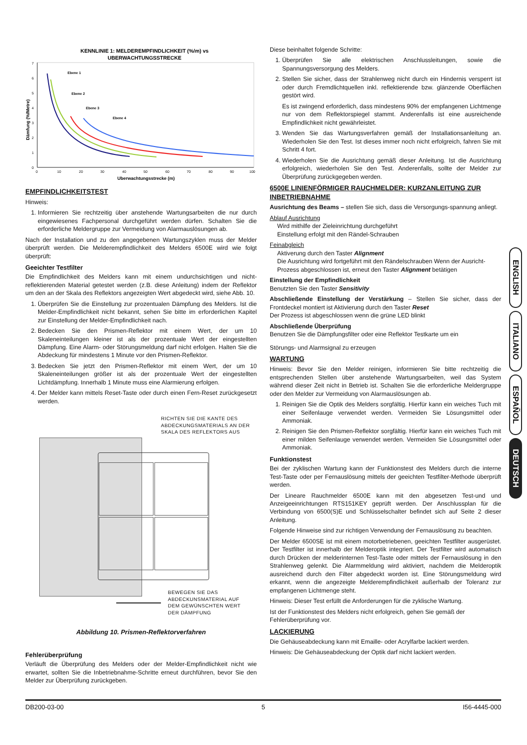KENNLINIE 1: MELDEREMPFINDLICHKEIT (%/m) vs
UBERWACHTUNGSSTRECKE
0
1
2
3
4
5
6
7
0
10
20
30
40
50
60
70
80
90
100
Ebene 1
Ebene 2
Ebene 3
Ebene 4
Uberwachtungsstrecke (m)
Dämfung (%/Metre)
EMPFINDLICHKEITSTEST
Hinweis:
1. Informieren Sie rechtzeitig über anstehende Wartungsarbeiten die nur durch eingewiesenes Fachpersonal durchgeführt werden dürfen. Schalten Sie die erforderliche Meldergruppe zur Vermeidung von Alarmauslösungen ab.
Nach der Installation und zu den angegebenen Wartungszyklen muss der Melder überprüft werden. Die Melderempfindlichkeit des Melders 6500E wird wie folgt überprüft:
Geeichter Testfilter
Die Empfindlichkeit des Melders kann mit einem undurchsichtigen und nicht-reflektierenden Material getestet werden (z.B. diese Anleitung) indem der Reflektor um den an der Skala des Reflektors angezeigten Wert abgedeckt wird, siehe Abb. 10.
1. Überprüfen Sie die Einstellung zur prozentualen Dämpfung des Melders. Ist die Melder-Empfindlichkeit nicht bekannt, sehen Sie bitte im erforderlichen Kapitel zur Einstellung der Melder-Empfindlichkeit nach.
2. Bedecken Sie den Prismen-Reflektor mit einem Wert, der um 10 Skaleneinteilungen kleiner ist als der prozentuale Wert der eingestellten Dämpfung. Eine Alarm- oder Störungsmeldung darf nicht erfolgen. Halten Sie die Abdeckung für mindestens 1 Minute vor den Prismen-Reflektor.
3. Bedecken Sie jetzt den Prismen-Reflektor mit einem Wert, der um 10 Skaleneinteilungen größer ist als der prozentuale Wert der eingestellten Lichtdämpfung. Innerhalb 1 Minute muss eine Alarmierung erfolgen.
4. Der Melder kann mittels Reset-Taste oder durch einen Fern-Reset zurückgesetzt werden.
RICHTEN SIE DIE KANTE DES
ABDECKUNGSMATERIALS AN DER
SKALA DES REFLEKTORS AUS
BEWEGEN SIE DAS
ABDECKUNSMATERIAL AUF
DEM GEWÜNSCHTEN WERT
DER DÄMPFUNG
Abbildung 10. Prismen-Reflektorverfahren
Fehlerüberprüfung
Verläuft die Überprüfung des Melders oder der Melder-Empfindlichkeit nicht wie erwartet, sollten Sie die Inbetriebnahme-Schritte erneut durchführen, bevor Sie den Melder zur Überprüfung zurückgeben.
Diese beinhaltet folgende Schritte:
1. Überprüfen Sie alle elektrischen Anschlussleitungen, sowie die Spannungsversorgung des Melders.
2. Stellen Sie sicher, dass der Strahlenweg nicht durch ein Hindernis versperrt ist oder durch Fremdlichtquellen inkl. reflektierende bzw. glänzende Oberflächen gestört wird.
Es ist zwingend erforderlich, dass mindestens 90% der empfangenen Lichtmenge nur von dem Reflektorspiegel stammt. Anderenfalls ist eine ausreichende Empfindlichkeit nicht gewährleistet.
3. Wenden Sie das Wartungsverfahren gemäß der Installationsanleitung an. Wiederholen Sie den Test. Ist dieses immer noch nicht erfolgreich, fahren Sie mit Schritt 4 fort.
4. Wiederholen Sie die Ausrichtung gemäß dieser Anleitung. Ist die Ausrichtung erfolgreich, wiederholen Sie den Test. Anderenfalls, sollte der Melder zur Überprüfung zurückgegeben werden.
6500E LINIENFÖRMIGER RAUCHMELDER: KURZANLEITUNG ZUR INBETRIEBNAHME
Ausrichtung des Beams – stellen Sie sich, dass die Versorgungs-spannung anliegt.
Ablauf Ausrichtung
Wird mithilfe der Zieleinrichtung durchgeführt
Einstellung erfolgt mit den Rändel-Schrauben
Feinabgleich
Aktiverung durch den Taster Alignment
Die Ausrichtung wird fortgeführt mit den Rändelschrauben Wenn der Ausricht-Prozess abgeschlossen ist, erneut den Taster Alignment betätigen
Einstellung der Empfindlichkeit
Benutzten Sie den Taster Sensitivity
Abschließende Einstellung der Verstärkung – Stellen Sie sicher, dass der Frontdeckel montiert ist Aktivierung durch den Taster Reset
Der Prozess ist abgeschlossen wenn die grüne LED blinkt
Abschließende Überprüfung
Benutzen Sie die Dämpfungsfilter oder eine Reflektor Testkarte um ein
Störungs- und Alarmsignal zu erzeugen
WARTUNG
Hinweis: Bevor Sie den Melder reinigen, informieren Sie bitte rechtzeitig die entsprechenden Stellen über anstehende Wartungsarbeiten, weil das System während dieser Zeit nicht in Betrieb ist. Schalten Sie die erforderliche Meldergruppe oder den Melder zur Vermeidung von Alarmauslösungen ab.
1. Reinigen Sie die Optik des Melders sorgfältig. Hierfür kann ein weiches Tuch mit einer Seifenlauge verwendet werden. Vermeiden Sie Lösungsmittel oder Ammoniak.
2. Reinigen Sie den Prismen-Reflektor sorgfältig. Hierfür kann ein weiches Tuch mit einer milden Seifenlauge verwendet werden. Vermeiden Sie Lösungsmittel oder Ammoniak.
Funktionstest
Bei der zyklischen Wartung kann der Funktionstest des Melders durch die interne Test-Taste oder per Fernauslösung mittels der geeichten Testfilter-Methode überprüft werden.
Der Lineare Rauchmelder 6500E kann mit den abgesetzen Test-und und Anzeigeeinrichtungen RTS151KEY geprüft werden. Der Anschlussplan für die Verbindung von 6500(S)E und Schlüsselschalter befindet sich auf Seite 2 dieser Anleitung.
Folgende Hinweise sind zur richtigen Verwendung der Fernauslösung zu beachten.
Der Melder 6500SE ist mit einem motorbetriebenen, geeichten Testfilter ausgerüstet. Der Testfilter ist innerhalb der Melderoptik integriert. Der Testfilter wird automatisch durch Drücken der melderinternen Test-Taste oder mittels der Fernauslösung in den Strahlenweg gelenkt. Die Alarmmeldung wird aktiviert, nachdem die Melderoptik ausreichend durch den Filter abgedeckt worden ist. Eine Störungsmeldung wird erkannt, wenn die angezeigte Melderempfindlichkeit außerhalb der Toleranz zur empfangenen Lichtmenge steht.
Hinweis: Dieser Test erfüllt die Anforderungen für die zyklische Wartung.
Ist der Funktionstest des Melders nicht erfolgreich, gehen Sie gemäß der Fehlerüberprüfung vor.
LACKIERUNG
Die Gehäuseabdeckung kann mit Emaille- oder Acrylfarbe lackiert werden.
Hinweis: Die Gehäuseabdeckung der Optik darf nicht lackiert werden.
ENGLISH
ITALIANO
ESPAÑOL
DEUTSCH
DB200-03-00 5 I56-4445-000